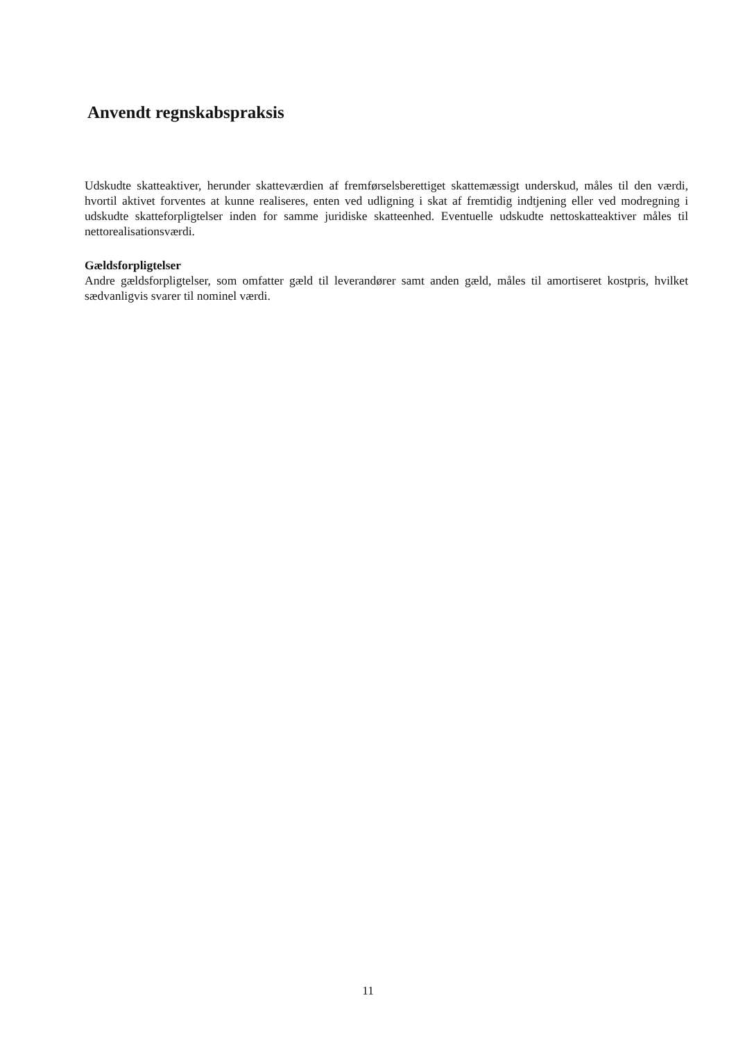Anvendt regnskabspraksis
Udskudte skatteaktiver, herunder skatteværdien af fremførselsberettiget skattemæssigt underskud, måles til den værdi, hvortil aktivet forventes at kunne realiseres, enten ved udligning i skat af fremtidig indtjening eller ved modregning i udskudte skatteforpligtelser inden for samme juridiske skatteenhed. Eventuelle udskudte nettoskatteaktiver måles til nettorealisationsværdi.
Gældsforpligtelser
Andre gældsforpligtelser, som omfatter gæld til leverandører samt anden gæld, måles til amortiseret kostpris, hvilket sædvanligvis svarer til nominel værdi.
11